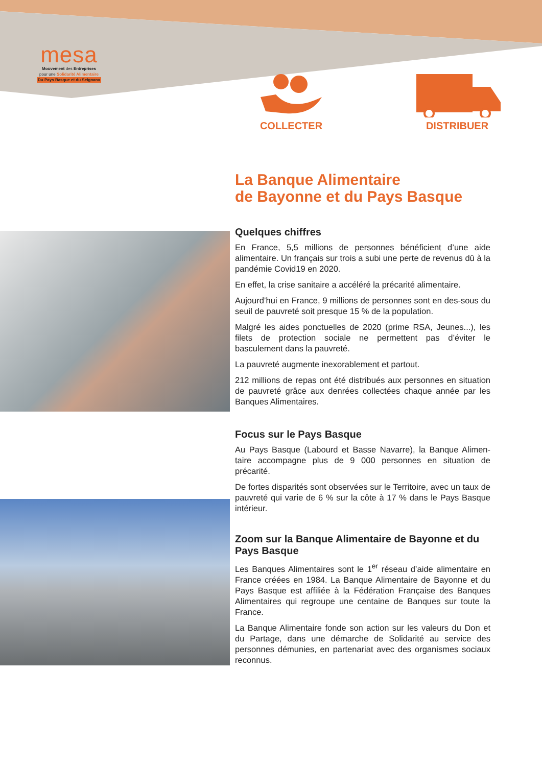mesa
Mouvement des Entreprises
pour une Solidarité Alimentaire
Du Pays Basque et du Seignanx
COLLECTER DISTRIBUER
La Banque Alimentaire
de Bayonne et du Pays Basque
Quelques chiffres
En France, 5,5 millions de personnes bénéficient d’une aide alimentaire. Un français sur trois a subi une perte de revenus dû à la pandémie Covid19 en 2020.
En effet, la crise sanitaire a accéléré la précarité alimentaire.
Aujourd’hui en France, 9 millions de personnes sont en des-sous du seuil de pauvreté soit presque 15 % de la population.
Malgré les aides ponctuelles de 2020 (prime RSA, Jeunes...), les filets de protection sociale ne permettent pas d’éviter le basculement dans la pauvreté.
La pauvreté augmente inexorablement et partout.
212 millions de repas ont été distribués aux personnes en situation de pauvreté grâce aux denrées collectées chaque année par les Banques Alimentaires.
Focus sur le Pays Basque
Au Pays Basque (Labourd et Basse Navarre), la Banque Alimen-taire accompagne plus de 9 000 personnes en situation de précarité.
De fortes disparités sont observées sur le Territoire, avec un taux de pauvreté qui varie de 6 % sur la côte à 17 % dans le Pays Basque intérieur.
Zoom sur la Banque Alimentaire de Bayonne et du Pays Basque
Les Banques Alimentaires sont le 1<sup>er</sup> réseau d’aide alimentaire en France créées en 1984. La Banque Alimentaire de Bayonne et du Pays Basque est affiliée à la Fédération Française des Banques Alimentaires qui regroupe une centaine de Banques sur toute la France.
La Banque Alimentaire fonde son action sur les valeurs du Don et du Partage, dans une démarche de Solidarité au service des personnes démunies, en partenariat avec des organismes sociaux reconnus.